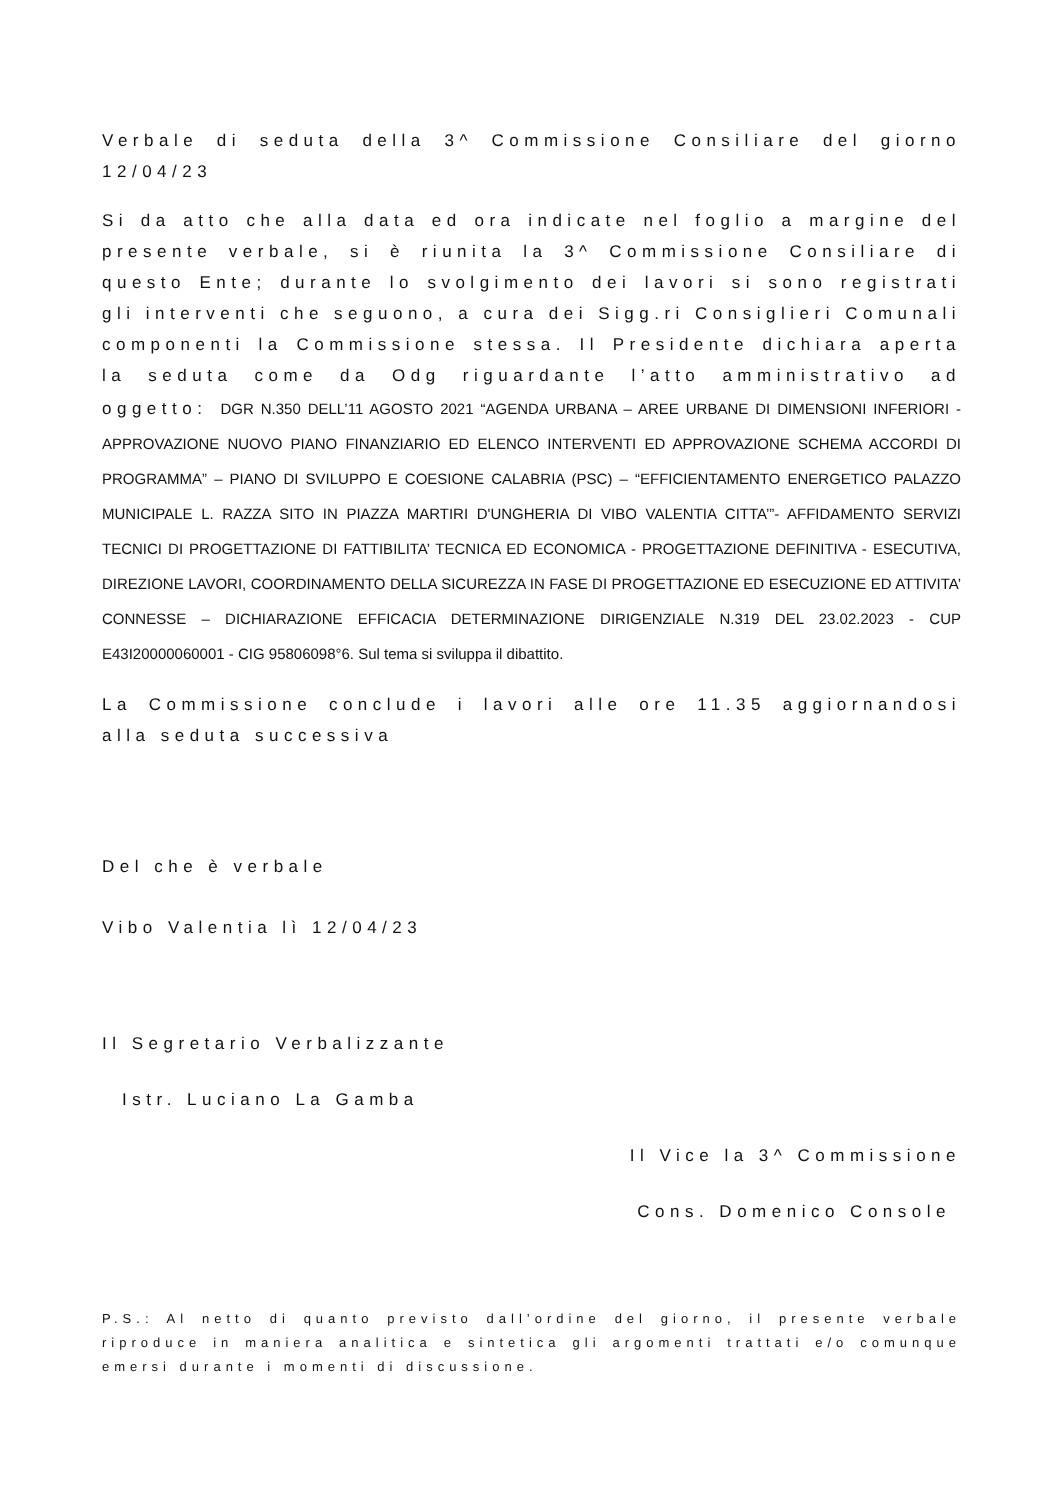Verbale di seduta della 3^ Commissione Consiliare del giorno 12/04/23
Si da atto che alla data ed ora indicate nel foglio a margine del presente verbale, si è riunita la 3^ Commissione Consiliare di questo Ente; durante lo svolgimento dei lavori si sono registrati gli interventi che seguono, a cura dei Sigg.ri Consiglieri Comunali componenti la Commissione stessa. Il Presidente dichiara aperta la seduta come da Odg riguardante l’atto amministrativo ad oggetto: DGR N.350 DELL’11 AGOSTO 2021 “AGENDA URBANA – AREE URBANE DI DIMENSIONI INFERIORI - APPROVAZIONE NUOVO PIANO FINANZIARIO ED ELENCO INTERVENTI ED APPROVAZIONE SCHEMA ACCORDI DI PROGRAMMA” – PIANO DI SVILUPPO E COESIONE CALABRIA (PSC) – “EFFICIENTAMENTO ENERGETICO PALAZZO MUNICIPALE L. RAZZA SITO IN PIAZZA MARTIRI D'UNGHERIA DI VIBO VALENTIA CITTA’”- AFFIDAMENTO SERVIZI TECNICI DI PROGETTAZIONE DI FATTIBILITA’ TECNICA ED ECONOMICA - PROGETTAZIONE DEFINITIVA - ESECUTIVA, DIREZIONE LAVORI, COORDINAMENTO DELLA SICUREZZA IN FASE DI PROGETTAZIONE ED ESECUZIONE ED ATTIVITA’ CONNESSE – DICHIARAZIONE EFFICACIA DETERMINAZIONE DIRIGENZIALE N.319 DEL 23.02.2023 - CUP E43I20000060001 - CIG 95806098°6. Sul tema si sviluppa il dibattito.
La Commissione conclude i lavori alle ore 11.35 aggiornandosi alla seduta successiva
Del che è verbale
Vibo Valentia lì 12/04/23
Il Segretario Verbalizzante
Istr. Luciano La Gamba
Il Vice la 3^ Commissione
Cons. Domenico Console
P.S.: Al netto di quanto previsto dall’ordine del giorno, il presente verbale riproduce in maniera analitica e sintetica gli argomenti trattati e/o comunque emersi durante i momenti di discussione.